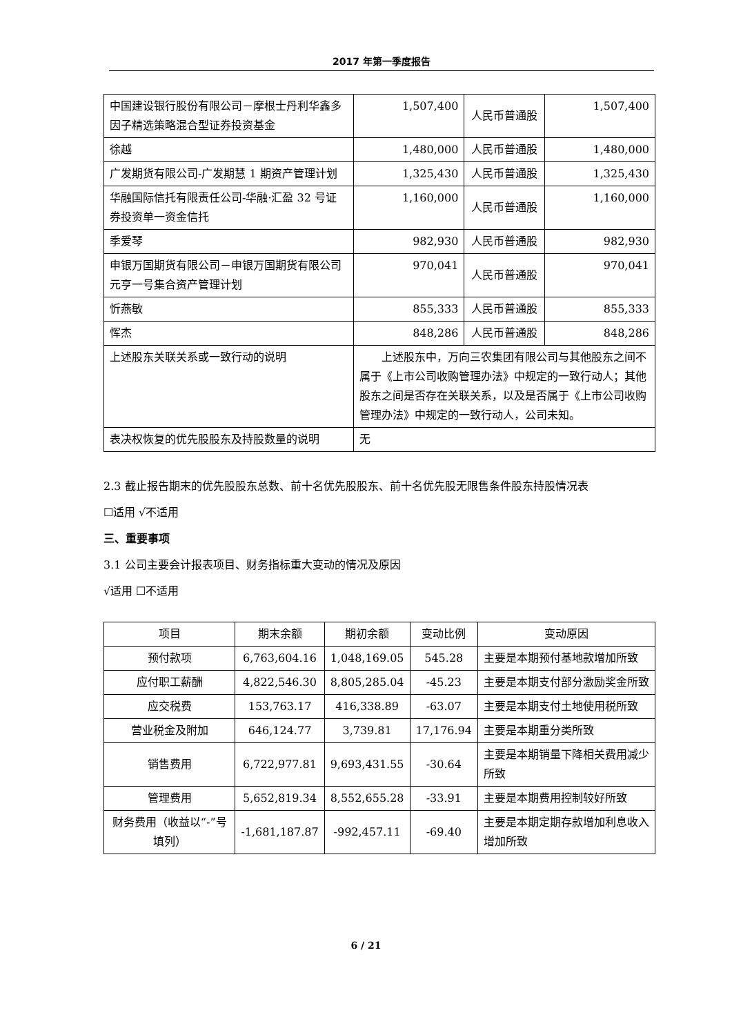2017 年第一季度报告
| 中国建设银行股份有限公司－摩根士丹利华鑫多因子精选策略混合型证券投资基金 | 1,507,400 | 人民币普通股 | 1,507,400 |
| 徐越 | 1,480,000 | 人民币普通股 | 1,480,000 |
| 广发期货有限公司-广发期慧 1 期资产管理计划 | 1,325,430 | 人民币普通股 | 1,325,430 |
| 华融国际信托有限责任公司-华融·汇盈 32 号证券投资单一资金信托 | 1,160,000 | 人民币普通股 | 1,160,000 |
| 季爱琴 | 982,930 | 人民币普通股 | 982,930 |
| 申银万国期货有限公司－申银万国期货有限公司元亨一号集合资产管理计划 | 970,041 | 人民币普通股 | 970,041 |
| 忻燕敏 | 855,333 | 人民币普通股 | 855,333 |
| 恽杰 | 848,286 | 人民币普通股 | 848,286 |
| 上述股东关联关系或一致行动的说明 | 上述股东中，万向三农集团有限公司与其他股东之间不属于《上市公司收购管理办法》中规定的一致行动人；其他股东之间是否存在关联关系，以及是否属于《上市公司收购管理办法》中规定的一致行动人，公司未知。 | | |
| 表决权恢复的优先股股东及持股数量的说明 | 无 | | |
2.3 截止报告期末的优先股股东总数、前十名优先股股东、前十名优先股无限售条件股东持股情况表
☐适用 √不适用
三、重要事项
3.1 公司主要会计报表项目、财务指标重大变动的情况及原因
√适用 ☐不适用
| 项目 | 期末余额 | 期初余额 | 变动比例 | 变动原因 |
| 预付款项 | 6,763,604.16 | 1,048,169.05 | 545.28 | 主要是本期预付基地款增加所致 |
| 应付职工薪酬 | 4,822,546.30 | 8,805,285.04 | -45.23 | 主要是本期支付部分激励奖金所致 |
| 应交税费 | 153,763.17 | 416,338.89 | -63.07 | 主要是本期支付土地使用税所致 |
| 营业税金及附加 | 646,124.77 | 3,739.81 | 17,176.94 | 主要是本期重分类所致 |
| 销售费用 | 6,722,977.81 | 9,693,431.55 | -30.64 | 主要是本期销量下降相关费用减少所致 |
| 管理费用 | 5,652,819.34 | 8,552,655.28 | -33.91 | 主要是本期费用控制较好所致 |
| 财务费用（收益以“-”号填列） | -1,681,187.87 | -992,457.11 | -69.40 | 主要是本期定期存款增加利息收入增加所致 |
6 / 21